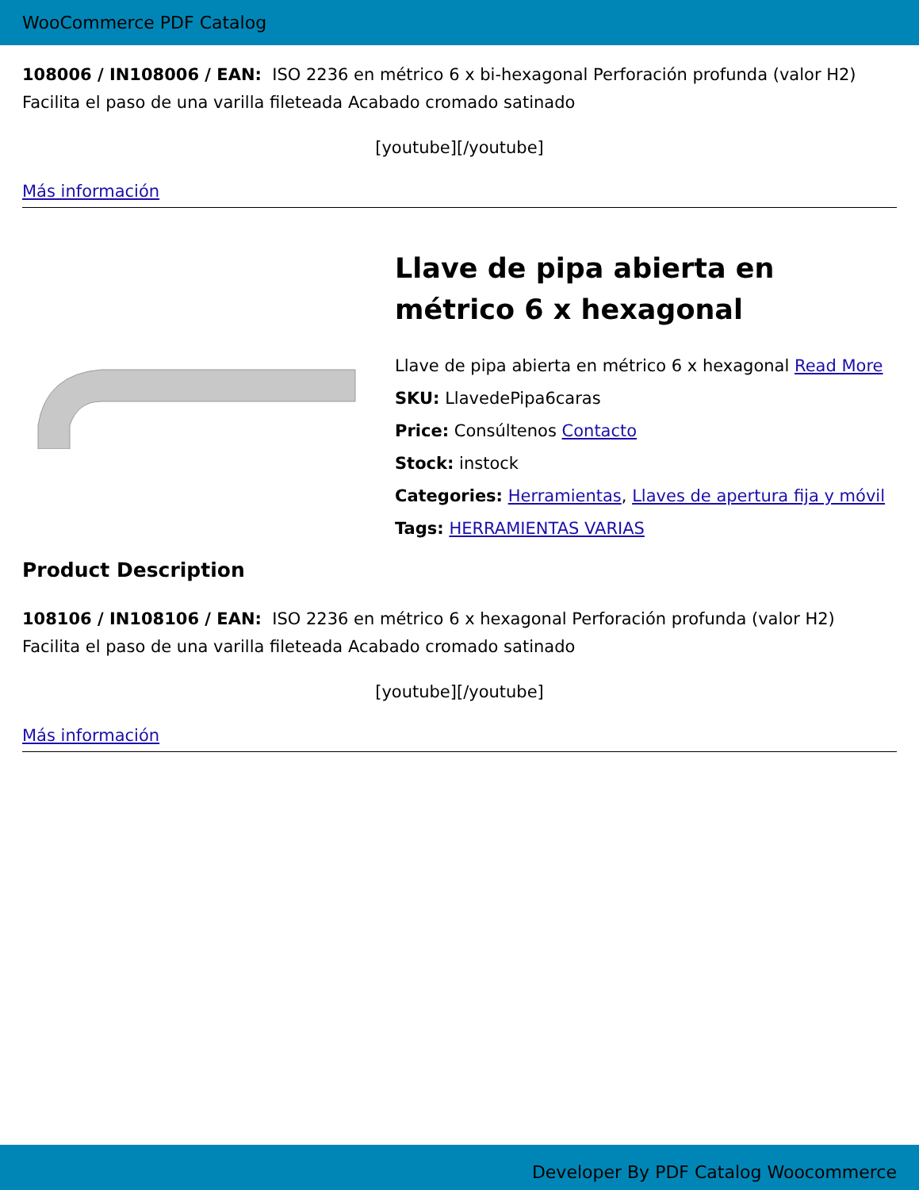WooCommerce PDF Catalog
108006 / IN108006 / EAN: ISO 2236 en métrico 6 x bi-hexagonal Perforación profunda (valor H2) Facilita el paso de una varilla fileteada Acabado cromado satinado
[youtube][/youtube]
Más información
Llave de pipa abierta en métrico 6 x hexagonal
Llave de pipa abierta en métrico 6 x hexagonal Read More
SKU: LlavedePipa6caras
Price: Consúltenos Contacto
Stock: instock
Categories: Herramientas, Llaves de apertura fija y móvil
Tags: HERRAMIENTAS VARIAS
Product Description
108106 / IN108106 / EAN: ISO 2236 en métrico 6 x hexagonal Perforación profunda (valor H2) Facilita el paso de una varilla fileteada Acabado cromado satinado
[youtube][/youtube]
Más información
Developer By PDF Catalog Woocommerce